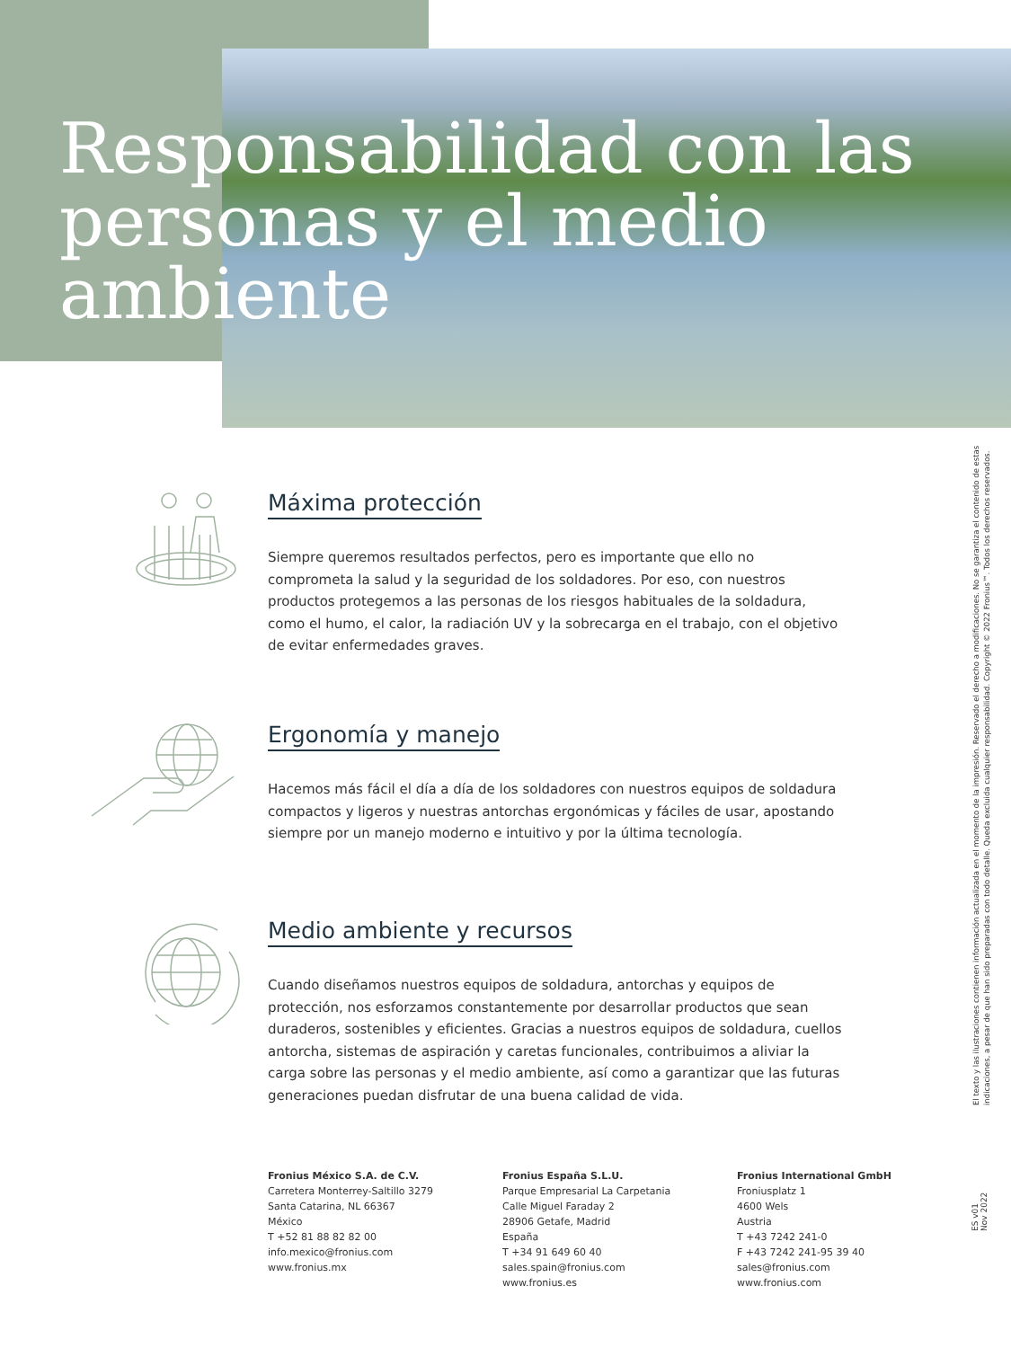Responsabilidad con las personas y el medio ambiente
Máxima protección
Siempre queremos resultados perfectos, pero es importante que ello no comprometa la salud y la seguridad de los soldadores. Por eso, con nuestros productos protegemos a las personas de los riesgos habituales de la soldadura, como el humo, el calor, la radiación UV y la sobrecarga en el trabajo, con el objetivo de evitar enfermedades graves.
Ergonomía y manejo
Hacemos más fácil el día a día de los soldadores con nuestros equipos de soldadura compactos y ligeros y nuestras antorchas ergonómicas y fáciles de usar, apostando siempre por un manejo moderno e intuitivo y por la última tecnología.
Medio ambiente y recursos
Cuando diseñamos nuestros equipos de soldadura, antorchas y equipos de protección, nos esforzamos constantemente por desarrollar productos que sean duraderos, sostenibles y eficientes. Gracias a nuestros equipos de soldadura, cuellos antorcha, sistemas de aspiración y caretas funcionales, contribuimos a aliviar la carga sobre las personas y el medio ambiente, así como a garantizar que las futuras generaciones puedan disfrutar de una buena calidad de vida.
Fronius México S.A. de C.V.
Carretera Monterrey-Saltillo 3279
Santa Catarina, NL 66367
México
T +52 81 88 82 82 00
info.mexico@fronius.com
www.fronius.mx
Fronius España S.L.U.
Parque Empresarial La Carpetania
Calle Miguel Faraday 2
28906 Getafe, Madrid
España
T +34 91 649 60 40
sales.spain@fronius.com
www.fronius.es
Fronius International GmbH
Froniusplatz 1
4600 Wels
Austria
T +43 7242 241-0
F +43 7242 241-95 39 40
sales@fronius.com
www.fronius.com
El texto y las ilustraciones contienen información actualizada en el momento de la impresión. Reservado el derecho a modificaciones. No se garantiza el contenido de estas indicaciones, a pesar de que han sido preparadas con todo detalle. Queda excluida cualquier responsabilidad. Copyright © 2022 Fronius™. Todos los derechos reservados.
ES v01 Nov 2022